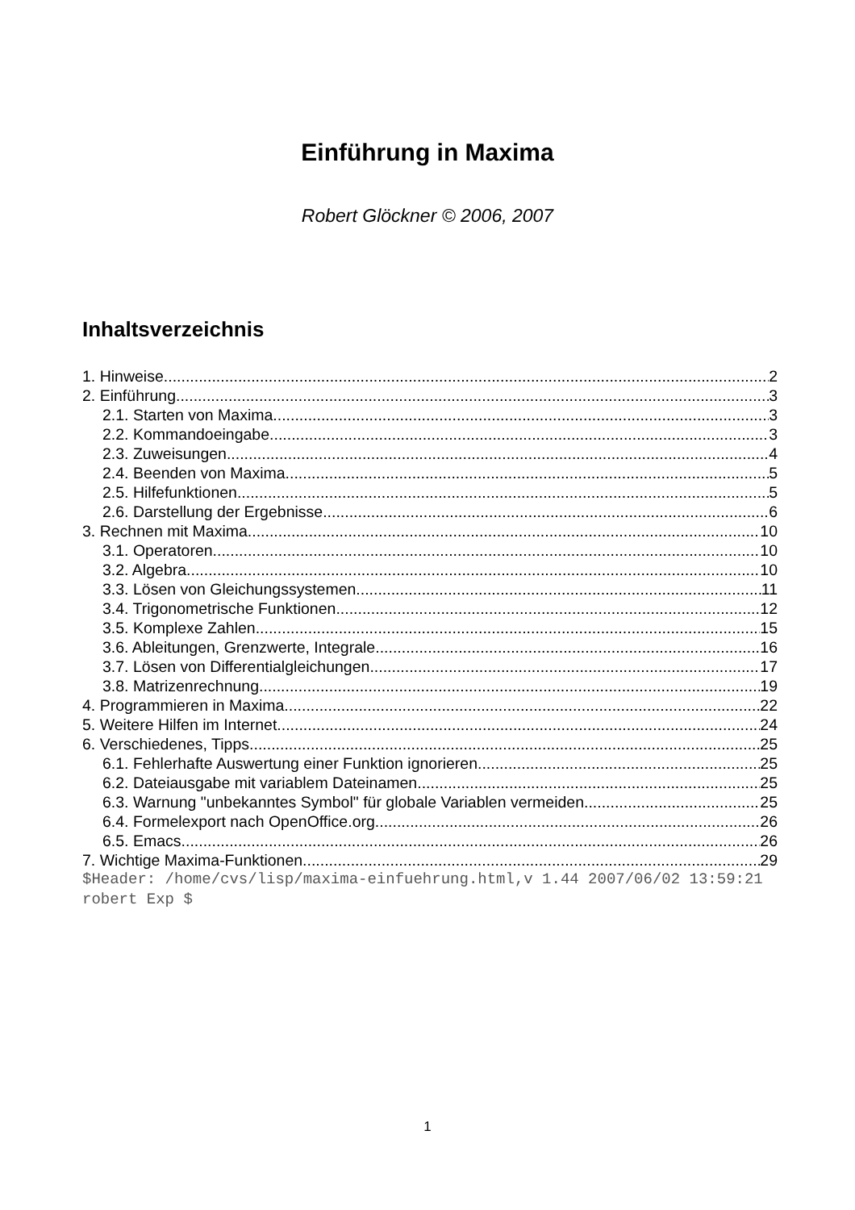Einführung in Maxima
Robert Glöckner © 2006, 2007
Inhaltsverzeichnis
1. Hinweise 2
2. Einführung 3
2.1. Starten von Maxima 3
2.2. Kommandoeingabe 3
2.3. Zuweisungen 4
2.4. Beenden von Maxima 5
2.5. Hilfefunktionen 5
2.6. Darstellung der Ergebnisse 6
3. Rechnen mit Maxima 10
3.1. Operatoren 10
3.2. Algebra 10
3.3. Lösen von Gleichungssystemen 11
3.4. Trigonometrische Funktionen 12
3.5. Komplexe Zahlen 15
3.6. Ableitungen, Grenzwerte, Integrale 16
3.7. Lösen von Differentialgleichungen 17
3.8. Matrizenrechnung 19
4. Programmieren in Maxima 22
5. Weitere Hilfen im Internet 24
6. Verschiedenes, Tipps 25
6.1. Fehlerhafte Auswertung einer Funktion ignorieren 25
6.2. Dateiausgabe mit variablem Dateinamen 25
6.3. Warnung "unbekanntes Symbol" für globale Variablen vermeiden 25
6.4. Formelexport nach OpenOffice.org 26
6.5. Emacs 26
7. Wichtige Maxima-Funktionen 29
$Header: /home/cvs/lisp/maxima-einfuehrung.html,v 1.44 2007/06/02 13:59:21 robert Exp $
1